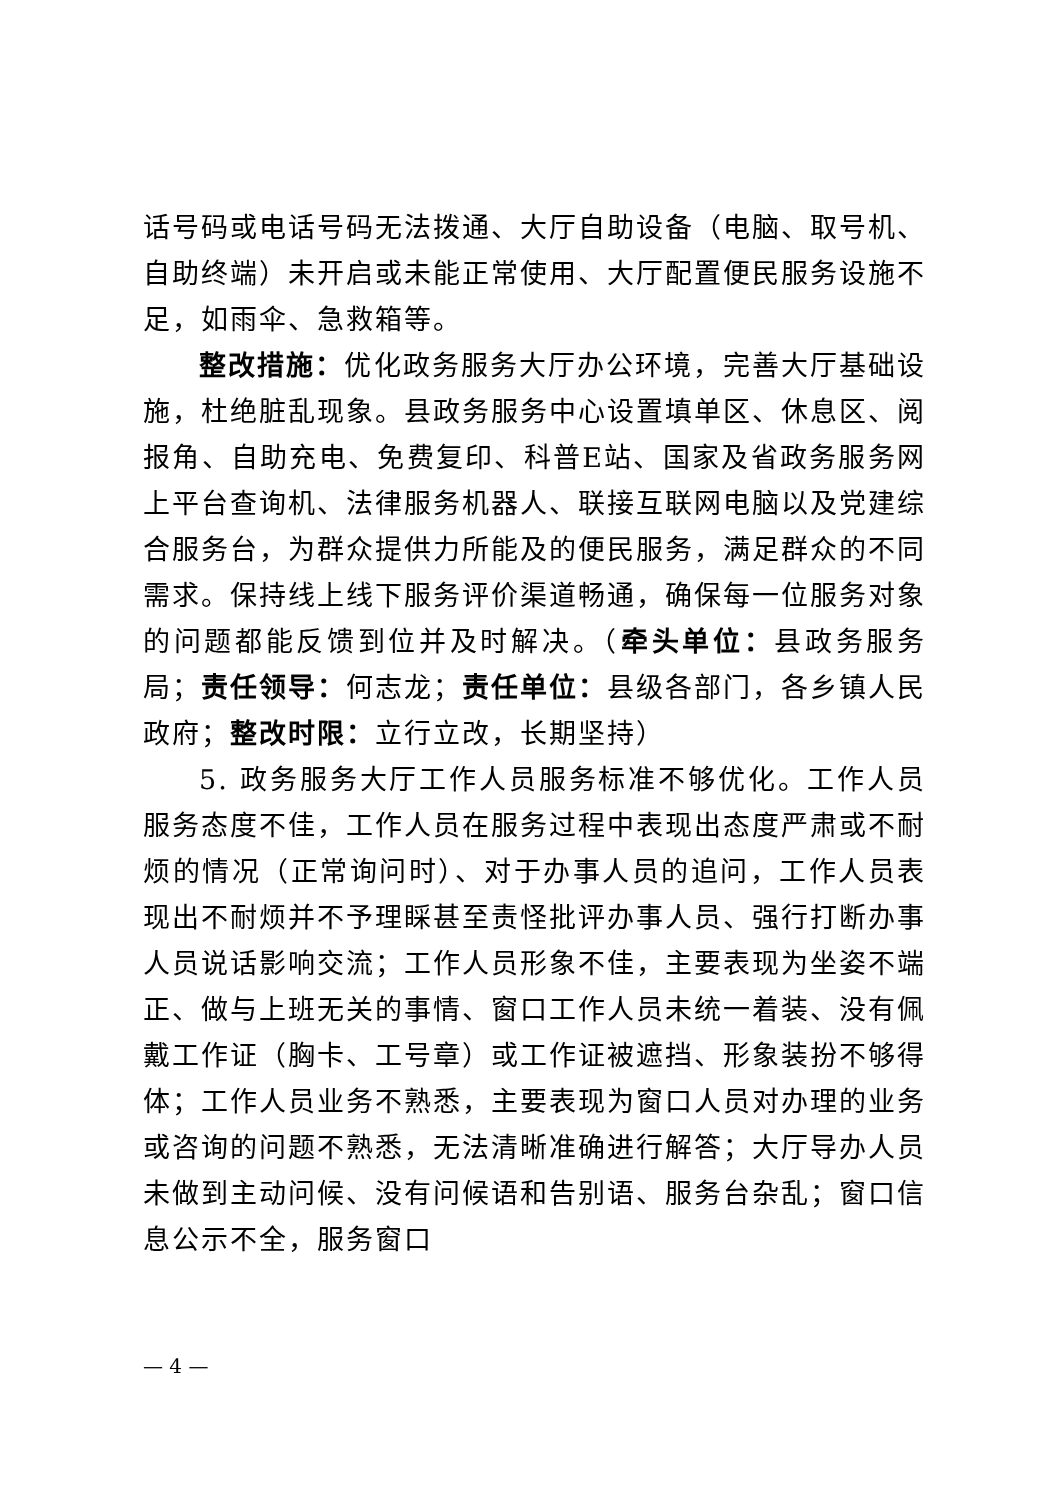话号码或电话号码无法拨通、大厅自助设备（电脑、取号机、自助终端）未开启或未能正常使用、大厅配置便民服务设施不足，如雨伞、急救箱等。
整改措施：优化政务服务大厅办公环境，完善大厅基础设施，杜绝脏乱现象。县政务服务中心设置填单区、休息区、阅报角、自助充电、免费复印、科普E站、国家及省政务服务网上平台查询机、法律服务机器人、联接互联网电脑以及党建综合服务台，为群众提供力所能及的便民服务，满足群众的不同需求。保持线上线下服务评价渠道畅通，确保每一位服务对象的问题都能反馈到位并及时解决。（牵头单位：县政务服务局；责任领导：何志龙；责任单位：县级各部门，各乡镇人民政府；整改时限：立行立改，长期坚持）
5. 政务服务大厅工作人员服务标准不够优化。工作人员服务态度不佳，工作人员在服务过程中表现出态度严肃或不耐烦的情况（正常询问时）、对于办事人员的追问，工作人员表现出不耐烦并不予理睬甚至责怪批评办事人员、强行打断办事人员说话影响交流；工作人员形象不佳，主要表现为坐姿不端正、做与上班无关的事情、窗口工作人员未统一着装、没有佩戴工作证（胸卡、工号章）或工作证被遮挡、形象装扮不够得体；工作人员业务不熟悉，主要表现为窗口人员对办理的业务或咨询的问题不熟悉，无法清晰准确进行解答；大厅导办人员未做到主动问候、没有问候语和告别语、服务台杂乱；窗口信息公示不全，服务窗口
— 4 —